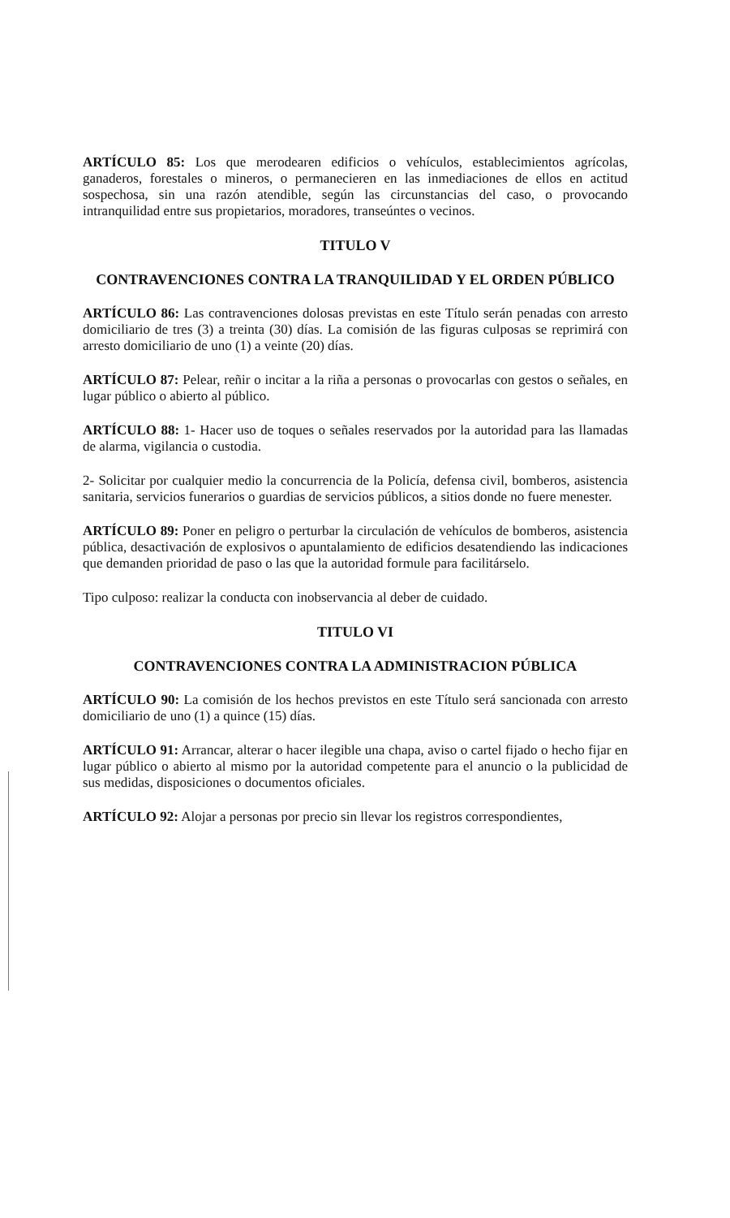ARTÍCULO 85: Los que merodearen edificios o vehículos, establecimientos agrícolas, ganaderos, forestales o mineros, o permanecieren en las inmediaciones de ellos en actitud sospechosa, sin una razón atendible, según las circunstancias del caso, o provocando intranquilidad entre sus propietarios, moradores, transeúntes o vecinos.
TITULO V
CONTRAVENCIONES CONTRA LA TRANQUILIDAD Y EL ORDEN PÚBLICO
ARTÍCULO 86: Las contravenciones dolosas previstas en este Título serán penadas con arresto domiciliario de tres (3) a treinta (30) días. La comisión de las figuras culposas se reprimirá con arresto domiciliario de uno (1) a veinte (20) días.
ARTÍCULO 87: Pelear, reñir o incitar a la riña a personas o provocarlas con gestos o señales, en lugar público o abierto al público.
ARTÍCULO 88: 1- Hacer uso de toques o señales reservados por la autoridad para las llamadas de alarma, vigilancia o custodia.
2- Solicitar por cualquier medio la concurrencia de la Policía, defensa civil, bomberos, asistencia sanitaria, servicios funerarios o guardias de servicios públicos, a sitios donde no fuere menester.
ARTÍCULO 89: Poner en peligro o perturbar la circulación de vehículos de bomberos, asistencia pública, desactivación de explosivos o apuntalamiento de edificios desatendiendo las indicaciones que demanden prioridad de paso o las que la autoridad formule para facilitárselo.
Tipo culposo: realizar la conducta con inobservancia al deber de cuidado.
TITULO VI
CONTRAVENCIONES CONTRA LA ADMINISTRACION PÚBLICA
ARTÍCULO 90: La comisión de los hechos previstos en este Título será sancionada con arresto domiciliario de uno (1) a quince (15) días.
ARTÍCULO 91: Arrancar, alterar o hacer ilegible una chapa, aviso o cartel fijado o hecho fijar en lugar público o abierto al mismo por la autoridad competente para el anuncio o la publicidad de sus medidas, disposiciones o documentos oficiales.
ARTÍCULO 92: Alojar a personas por precio sin llevar los registros correspondientes,